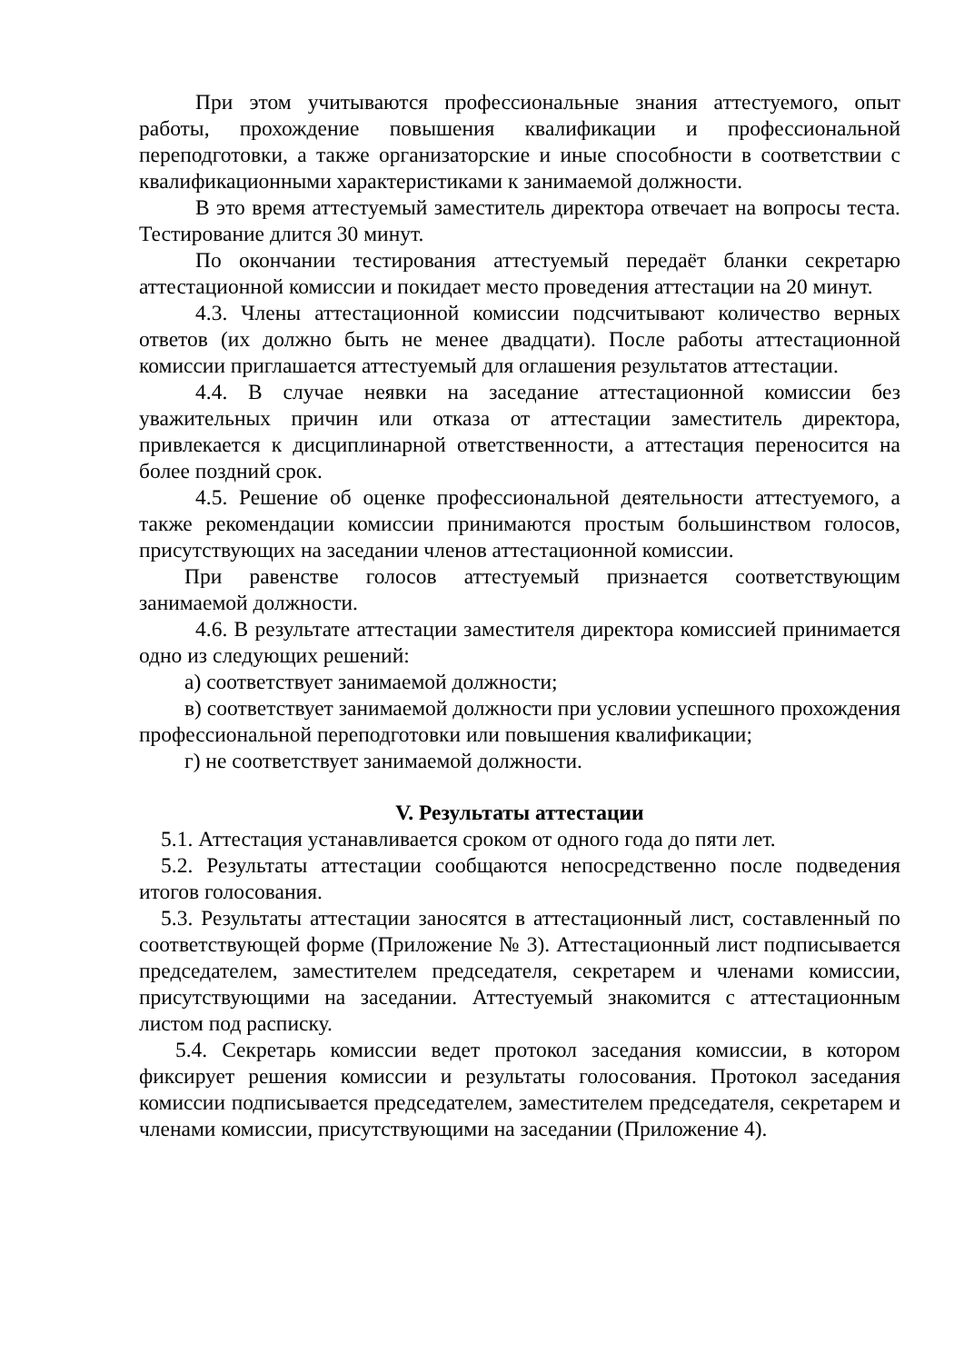При этом учитываются профессиональные знания аттестуемого, опыт работы, прохождение повышения квалификации и профессиональной переподготовки, а также организаторские и иные способности в соответствии с квалификационными характеристиками к занимаемой должности.
В это время аттестуемый заместитель директора отвечает на вопросы теста. Тестирование длится 30 минут.
По окончании тестирования аттестуемый передаёт бланки секретарю аттестационной комиссии и покидает место проведения аттестации на 20 минут.
4.3. Члены аттестационной комиссии подсчитывают количество верных ответов (их должно быть не менее двадцати). После работы аттестационной комиссии приглашается аттестуемый для оглашения результатов аттестации.
4.4. В случае неявки на заседание аттестационной комиссии без уважительных причин или отказа от аттестации заместитель директора, привлекается к дисциплинарной ответственности, а аттестация переносится на более поздний срок.
4.5. Решение об оценке профессиональной деятельности аттестуемого, а также рекомендации комиссии принимаются простым большинством голосов, присутствующих на заседании членов аттестационной комиссии.
При равенстве голосов аттестуемый признается соответствующим занимаемой должности.
4.6. В результате аттестации заместителя директора комиссией принимается одно из следующих решений:
а) соответствует занимаемой должности;
в) соответствует занимаемой должности при условии успешного прохождения профессиональной переподготовки или повышения квалификации;
г) не соответствует занимаемой должности.
V. Результаты аттестации
5.1. Аттестация устанавливается сроком от одного года до пяти лет.
5.2. Результаты аттестации сообщаются непосредственно после подведения итогов голосования.
5.3. Результаты аттестации заносятся в аттестационный лист, составленный по соответствующей форме (Приложение № 3). Аттестационный лист подписывается председателем, заместителем председателя, секретарем и членами комиссии, присутствующими на заседании. Аттестуемый знакомится с аттестационным листом под расписку.
5.4. Секретарь комиссии ведет протокол заседания комиссии, в котором фиксирует решения комиссии и результаты голосования. Протокол заседания комиссии подписывается председателем, заместителем председателя, секретарем и членами комиссии, присутствующими на заседании (Приложение 4).